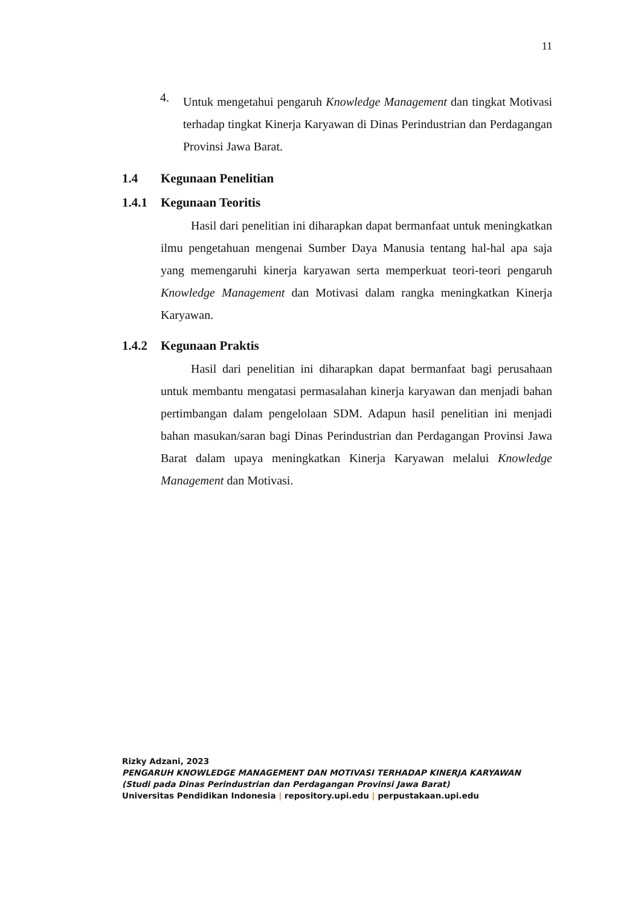11
4.
Untuk mengetahui pengaruh Knowledge Management dan tingkat Motivasi terhadap tingkat Kinerja Karyawan di Dinas Perindustrian dan Perdagangan Provinsi Jawa Barat.
1.4 Kegunaan Penelitian
1.4.1 Kegunaan Teoritis
Hasil dari penelitian ini diharapkan dapat bermanfaat untuk meningkatkan ilmu pengetahuan mengenai Sumber Daya Manusia tentang hal-hal apa saja yang memengaruhi kinerja karyawan serta memperkuat teori-teori pengaruh Knowledge Management dan Motivasi dalam rangka meningkatkan Kinerja Karyawan.
1.4.2 Kegunaan Praktis
Hasil dari penelitian ini diharapkan dapat bermanfaat bagi perusahaan untuk membantu mengatasi permasalahan kinerja karyawan dan menjadi bahan pertimbangan dalam pengelolaan SDM. Adapun hasil penelitian ini menjadi bahan masukan/saran bagi Dinas Perindustrian dan Perdagangan Provinsi Jawa Barat dalam upaya meningkatkan Kinerja Karyawan melalui Knowledge Management dan Motivasi.
Rizky Adzani, 2023
PENGARUH KNOWLEDGE MANAGEMENT DAN MOTIVASI TERHADAP KINERJA KARYAWAN
(Studi pada Dinas Perindustrian dan Perdagangan Provinsi Jawa Barat)
Universitas Pendidikan Indonesia | repository.upi.edu | perpustakaan.upi.edu